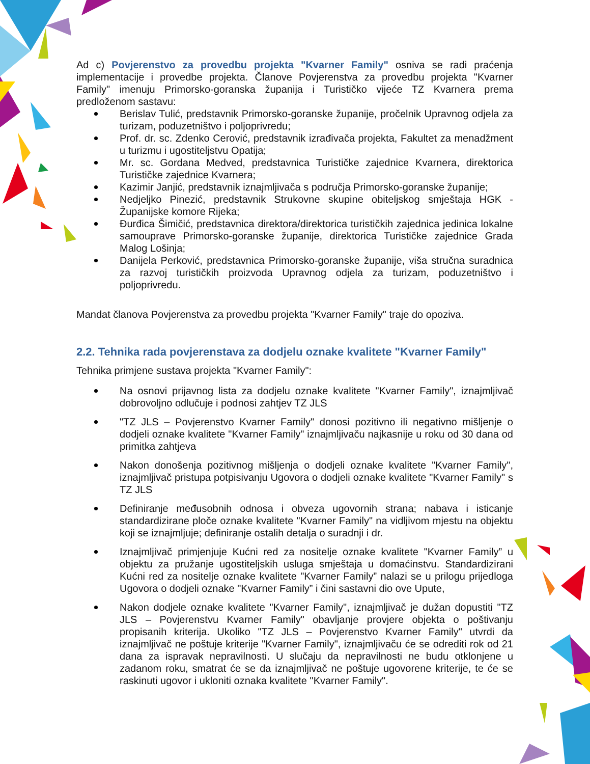Ad c) Povjerenstvo za provedbu projekta "Kvarner Family" osniva se radi praćenja implementacije i provedbe projekta. Članove Povjerenstva za provedbu projekta "Kvarner Family" imenuju Primorsko-goranska županija i Turističko vijeće TZ Kvarnera prema predloženom sastavu:
Berislav Tulić, predstavnik Primorsko-goranske županije, pročelnik Upravnog odjela za turizam, poduzetništvo i poljoprivredu;
Prof. dr. sc. Zdenko Cerović, predstavnik izrađivača projekta, Fakultet za menadžment u turizmu i ugostiteljstvu Opatija;
Mr. sc. Gordana Medved, predstavnica Turističke zajednice Kvarnera, direktorica Turističke zajednice Kvarnera;
Kazimir Janjić, predstavnik iznajmljivača s područja Primorsko-goranske županije;
Nedjeljko Pinezić, predstavnik Strukovne skupine obiteljskog smještaja HGK - Županijske komore Rijeka;
Đurđica Šimičić, predstavnica direktora/direktorica turističkih zajednica jedinica lokalne samouprave Primorsko-goranske županije, direktorica Turističke zajednice Grada Malog Lošinja;
Danijela Perković, predstavnica Primorsko-goranske županije, viša stručna suradnica za razvoj turističkih proizvoda Upravnog odjela za turizam, poduzetništvo i poljoprivredu.
Mandat članova Povjerenstva za provedbu projekta "Kvarner Family" traje do opoziva.
2.2. Tehnika rada povjerenstava za dodjelu oznake kvalitete "Kvarner Family"
Tehnika primjene sustava projekta "Kvarner Family":
Na osnovi prijavnog lista za dodjelu oznake kvalitete "Kvarner Family", iznajmljivač dobrovoljno odlučuje i podnosi zahtjev TZ JLS
"TZ JLS – Povjerenstvo Kvarner Family" donosi pozitivno ili negativno mišljenje o dodjeli oznake kvalitete "Kvarner Family" iznajmljivaču najkasnije u roku od 30 dana od primitka zahtjeva
Nakon donošenja pozitivnog mišljenja o dodjeli oznake kvalitete "Kvarner Family", iznajmljivač pristupa potpisivanju Ugovora o dodjeli oznake kvalitete "Kvarner Family" s TZ JLS
Definiranje međusobnih odnosa i obveza ugovornih strana; nabava i isticanje standardizirane ploče oznake kvalitete "Kvarner Family" na vidljivom mjestu na objektu koji se iznajmljuje; definiranje ostalih detalja o suradnji i dr.
Iznajmljivač primjenjuje Kućni red za nositelje oznake kvalitete "Kvarner Family” u objektu za pružanje ugostiteljskih usluga smještaja u domaćinstvu. Standardizirani Kućni red za nositelje oznake kvalitete "Kvarner Family” nalazi se u prilogu prijedloga Ugovora o dodjeli oznake "Kvarner Family” i čini sastavni dio ove Upute,
Nakon dodjele oznake kvalitete "Kvarner Family", iznajmljivač je dužan dopustiti "TZ JLS – Povjerenstvu Kvarner Family" obavljanje provjere objekta o poštivanju propisanih kriterija. Ukoliko "TZ JLS – Povjerenstvo Kvarner Family" utvrdi da iznajmljivač ne poštuje kriterije "Kvarner Family", iznajmljivaču će se odrediti rok od 21 dana za ispravak nepravilnosti. U slučaju da nepravilnosti ne budu otklonjene u zadanom roku, smatrat će se da iznajmljivač ne poštuje ugovorene kriterije, te će se raskinuti ugovor i ukloniti oznaka kvalitete "Kvarner Family".